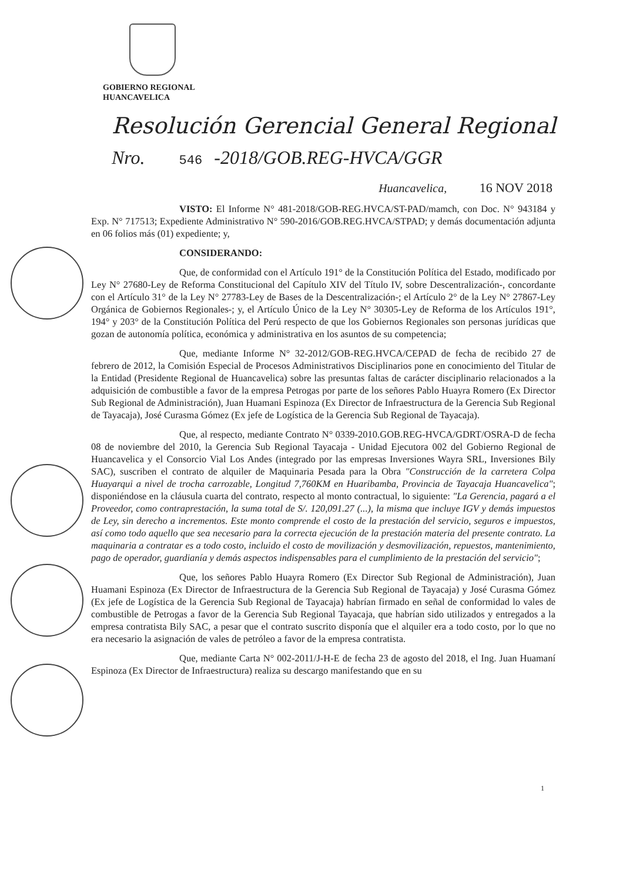GOBIERNO REGIONAL
HUANCAVELICA
Resolución Gerencial General Regional
Nro. 546 -2018/GOB.REG-HVCA/GGR
Huancavelica, 16 NOV 2018
VISTO: El Informe N° 481-2018/GOB-REG.HVCA/ST-PAD/mamch, con Doc. N° 943184 y Exp. N° 717513; Expediente Administrativo N° 590-2016/GOB.REG.HVCA/STPAD; y demás documentación adjunta en 06 folios más (01) expediente; y,
CONSIDERANDO:
Que, de conformidad con el Artículo 191° de la Constitución Política del Estado, modificado por Ley N° 27680-Ley de Reforma Constitucional del Capítulo XIV del Título IV, sobre Descentralización-, concordante con el Artículo 31° de la Ley N° 27783-Ley de Bases de la Descentralización-; el Artículo 2° de la Ley N° 27867-Ley Orgánica de Gobiernos Regionales-; y, el Artículo Único de la Ley N° 30305-Ley de Reforma de los Artículos 191°, 194° y 203° de la Constitución Política del Perú respecto de que los Gobiernos Regionales son personas jurídicas que gozan de autonomía política, económica y administrativa en los asuntos de su competencia;
Que, mediante Informe N° 32-2012/GOB-REG.HVCA/CEPAD de fecha de recibido 27 de febrero de 2012, la Comisión Especial de Procesos Administrativos Disciplinarios pone en conocimiento del Titular de la Entidad (Presidente Regional de Huancavelica) sobre las presuntas faltas de carácter disciplinario relacionados a la adquisición de combustible a favor de la empresa Petrogas por parte de los señores Pablo Huayra Romero (Ex Director Sub Regional de Administración), Juan Huamani Espinoza (Ex Director de Infraestructura de la Gerencia Sub Regional de Tayacaja), José Curasma Gómez (Ex jefe de Logística de la Gerencia Sub Regional de Tayacaja).
Que, al respecto, mediante Contrato N° 0339-2010.GOB.REG-HVCA/GDRT/OSRA-D de fecha 08 de noviembre del 2010, la Gerencia Sub Regional Tayacaja - Unidad Ejecutora 002 del Gobierno Regional de Huancavelica y el Consorcio Vial Los Andes (integrado por las empresas Inversiones Wayra SRL, Inversiones Bily SAC), suscriben el contrato de alquiler de Maquinaria Pesada para la Obra "Construcción de la carretera Colpa Huayarqui a nivel de trocha carrozable, Longitud 7,760KM en Huaribamba, Provincia de Tayacaja Huancavelica"; disponiéndose en la cláusula cuarta del contrato, respecto al monto contractual, lo siguiente: "La Gerencia, pagará a el Proveedor, como contraprestación, la suma total de S/. 120,091.27 (...), la misma que incluye IGV y demás impuestos de Ley, sin derecho a incrementos. Este monto comprende el costo de la prestación del servicio, seguros e impuestos, así como todo aquello que sea necesario para la correcta ejecución de la prestación materia del presente contrato. La maquinaria a contratar es a todo costo, incluido el costo de movilización y desmovilización, repuestos, mantenimiento, pago de operador, guardianía y demás aspectos indispensables para el cumplimiento de la prestación del servicio";
Que, los señores Pablo Huayra Romero (Ex Director Sub Regional de Administración), Juan Huamani Espinoza (Ex Director de Infraestructura de la Gerencia Sub Regional de Tayacaja) y José Curasma Gómez (Ex jefe de Logística de la Gerencia Sub Regional de Tayacaja) habrían firmado en señal de conformidad lo vales de combustible de Petrogas a favor de la Gerencia Sub Regional Tayacaja, que habrían sido utilizados y entregados a la empresa contratista Bily SAC, a pesar que el contrato suscrito disponía que el alquiler era a todo costo, por lo que no era necesario la asignación de vales de petróleo a favor de la empresa contratista.
Que, mediante Carta N° 002-2011/J-H-E de fecha 23 de agosto del 2018, el Ing. Juan Huamaní Espinoza (Ex Director de Infraestructura) realiza su descargo manifestando que en su
1